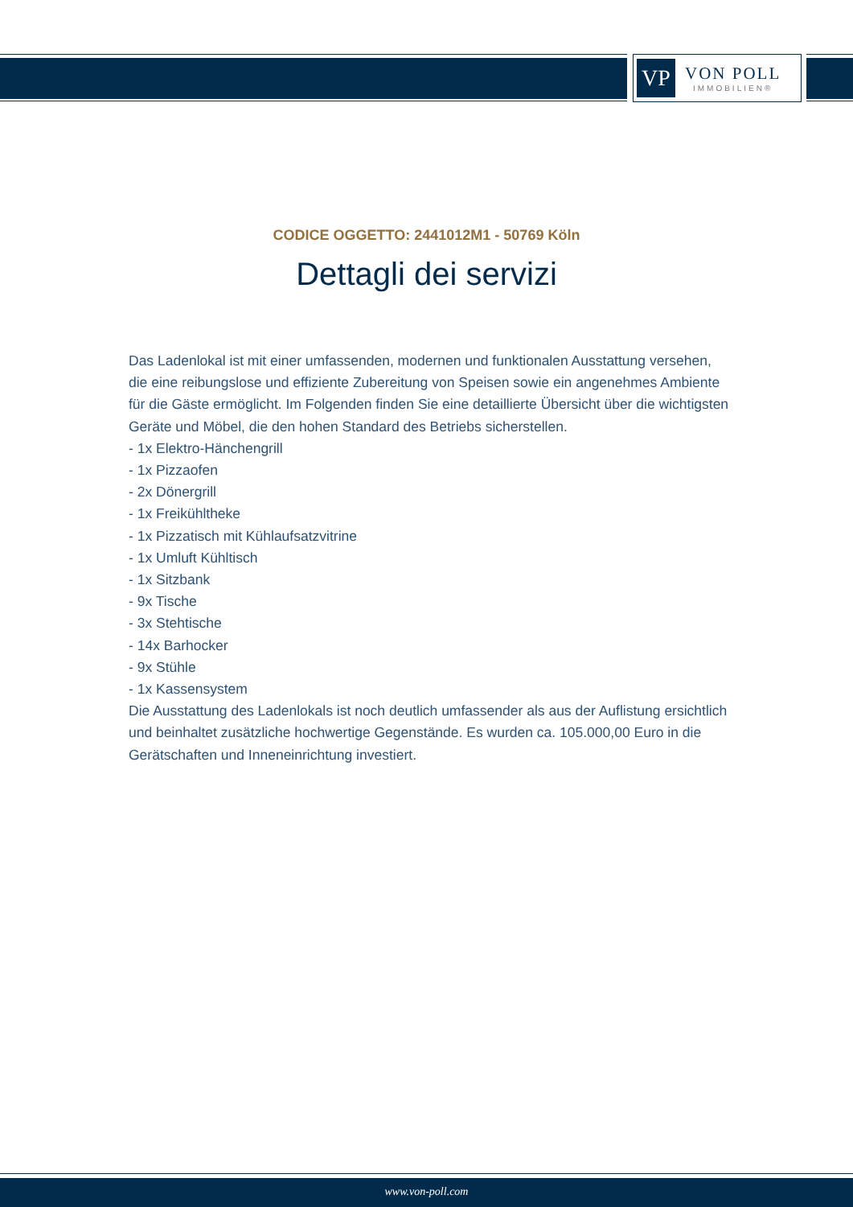VP
VON POLL
IMMOBILIEN®
CODICE OGGETTO: 2441012M1 - 50769 Köln
Dettagli dei servizi
Das Ladenlokal ist mit einer umfassenden, modernen und funktionalen Ausstattung versehen, die eine reibungslose und effiziente Zubereitung von Speisen sowie ein angenehmes Ambiente für die Gäste ermöglicht. Im Folgenden finden Sie eine detaillierte Übersicht über die wichtigsten Geräte und Möbel, die den hohen Standard des Betriebs sicherstellen.
- 1x Elektro-Hänchengrill
- 1x Pizzaofen
- 2x Dönergrill
- 1x Freikühltheke
- 1x Pizzatisch mit Kühlaufsatzvitrine
- 1x Umluft Kühltisch
- 1x Sitzbank
- 9x Tische
- 3x Stehtische
- 14x Barhocker
- 9x Stühle
- 1x Kassensystem
Die Ausstattung des Ladenlokals ist noch deutlich umfassender als aus der Auflistung ersichtlich und beinhaltet zusätzliche hochwertige Gegenstände. Es wurden ca. 105.000,00 Euro in die Gerätschaften und Inneneinrichtung investiert.
www.von-poll.com